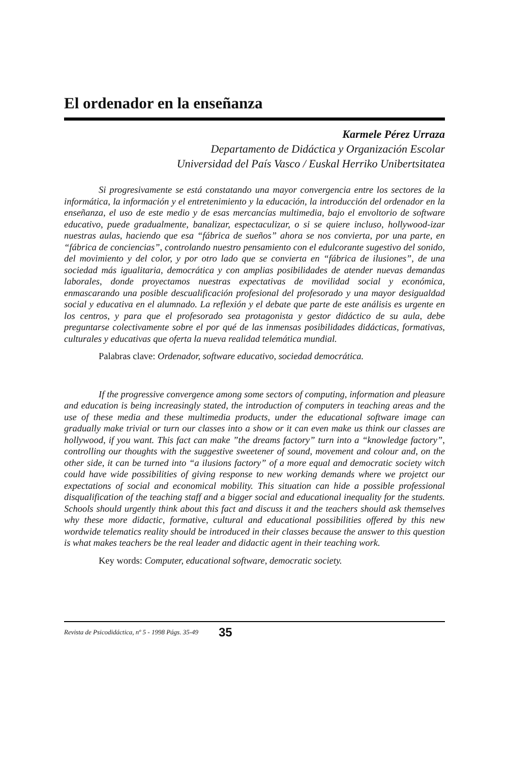El ordenador en la enseñanza
Karmele Pérez Urraza
Departamento de Didáctica y Organización Escolar
Universidad del País Vasco / Euskal Herriko Unibertsitatea
Si progresivamente se está constatando una mayor convergencia entre los sectores de la informática, la información y el entretenimiento y la educación, la introducción del ordenador en la enseñanza, el uso de este medio y de esas mercancías multimedia, bajo el envoltorio de software educativo, puede gradualmente, banalizar, espectaculizar, o si se quiere incluso, hollywood-izar nuestras aulas, haciendo que esa “fábrica de sueños” ahora se nos convierta, por una parte, en “fábrica de conciencias”, controlando nuestro pensamiento con el edulcorante sugestivo del sonido, del movimiento y del color, y por otro lado que se convierta en “fábrica de ilusiones”, de una sociedad más igualitaria, democrática y con amplias posibilidades de atender nuevas demandas laborales, donde proyectamos nuestras expectativas de movilidad social y económica, enmascarando una posible descualificación profesional del profesorado y una mayor desigualdad social y educativa en el alumnado. La reflexión y el debate que parte de este análisis es urgente en los centros, y para que el profesorado sea protagonista y gestor didáctico de su aula, debe preguntarse colectivamente sobre el por qué de las inmensas posibilidades didácticas, formativas, culturales y educativas que oferta la nueva realidad telemática mundial.
Palabras clave: Ordenador, software educativo, sociedad democrática.
If the progressive convergence among some sectors of computing, information and pleasure and education is being increasingly stated, the introduction of computers in teaching areas and the use of these media and these multimedia products, under the educational software image can gradually make trivial or turn our classes into a show or it can even make us think our classes are hollywood, if you want. This fact can make ”the dreams factory” turn into a “knowledge factory”, controlling our thoughts with the suggestive sweetener of sound, movement and colour and, on the other side, it can be turned into “a ilusions factory” of a more equal and democratic society witch could have wide possibilities of giving response to new working demands where we projetct our expectations of social and economical mobility. This situation can hide a possible professional disqualification of the teaching staff and a bigger social and educational inequality for the students. Schools should urgently think about this fact and discuss it and the teachers should ask themselves why these more didactic, formative, cultural and educational possibilities offered by this new wordwide telematics reality should be introduced in their classes because the answer to this question is what makes teachers be the real leader and didactic agent in their teaching work.
Key words: Computer, educational software, democratic society.
Revista de Psicodidáctica, nº 5 - 1998 Págs. 35-49 35